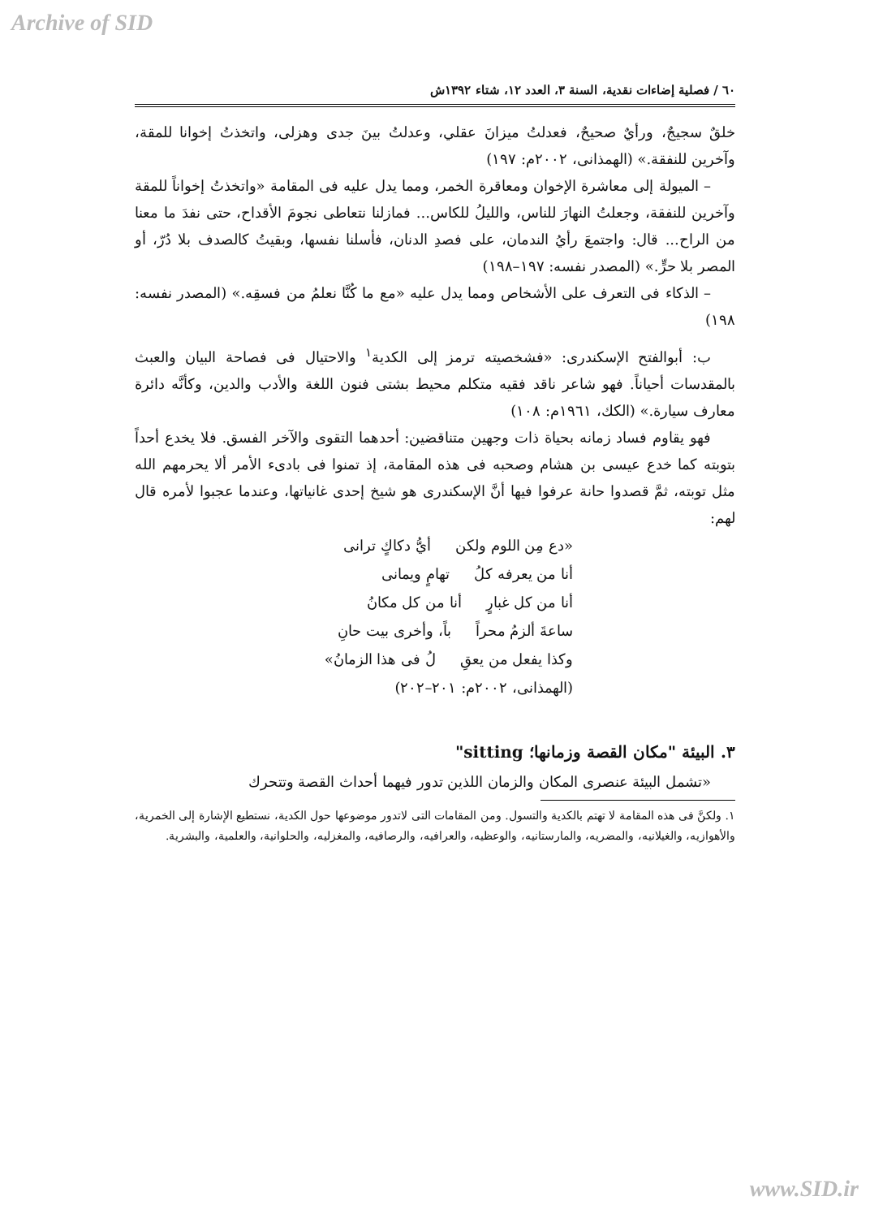Archive of SID
٦٠ / فصلية إضاءات نقدية، السنة ٣، العدد ١٢، شتاء ١٣٩٢ش
خلقٌ سجيجٌ، ورأيٌ صحيحٌ، فعدلتُ ميزانَ عقلي، وعدلتُ بينَ جدى وهزلى، واتخذتُ إخوانا للمقة، وآخرين للنفقة.» (الهمذانى، ٢٠٠٢م: ١٩٧)
– الميولة إلى معاشرة الإخوان ومعاقرة الخمر، ومما يدل عليه فى المقامة «واتخذتُ إخواناً للمقة وآخرين للنفقة، وجعلتُ النهارَ للناس، والليلُ للكاس... فمازلنا نتعاطى نجومَ الأقداح، حتى نفدَ ما معنا من الراح... قال: واجتمعَ رأيُ الندمان، على فصدِ الدنان، فأسلنا نفسها، وبقيتُ كالصدف بلا دُرّ، أو المصر بلا حرٍّ.» (المصدر نفسه: ١٩٧–١٩٨)
– الذكاء فى التعرف على الأشخاص ومما يدل عليه «مع ما كُنَّا نعلمُ من فسقِه.» (المصدر نفسه: ١٩٨)
ب: أبوالفتح الإسكندرى: «فشخصيته ترمز إلى الكدية<sup>١</sup> والاحتيال فى فصاحة البيان والعبث بالمقدسات أحياناً. فهو شاعر ناقد فقيه متكلم محيط بشتى فنون اللغة والأدب والدين، وكأنَّه دائرة معارف سيارة.» (الكك، ١٩٦١م: ١٠٨)
فهو يقاوم فساد زمانه بحياة ذات وجهين متناقضين: أحدهما التقوى والآخر الفسق. فلا يخدع أحداً بتوبته كما خدع عيسى بن هشام وصحبه فى هذه المقامة، إذ تمنوا فى بادىء الأمر ألا يحرمهم الله مثل توبته، ثمَّ قصدوا حانة عرفوا فيها أنَّ الإسكندرى هو شيخ إحدى غانياتها، وعندما عجبوا لأمره قال لهم:
«دع مِن اللوم ولكن أيُّ دكاكٍ ترانى
أنا من يعرفه كلُ تهامٍ ويمانى
أنا من كل غبارٍ أنا من كل مكانُ
ساعةَ ألزمُ محراً باً، وأخرى بيت حانِ
وكذا يفعل من يعقِ لُ فى هذا الزمانُ»
(الهمذانى، ٢٠٠٢م: ٢٠١–٢٠٢)
٣. البيئة "مكان القصة وزمانها؛ sitting"
«تشمل البيئة عنصرى المكان والزمان اللذين تدور فيهما أحداث القصة وتتحرك
١. ولكنَّ فى هذه المقامة لا تهتم بالكدية والتسول. ومن المقامات التى لاتدور موضوعها حول الكدية، نستطيع الإشارة إلى الخمرية، والأهوازيه، والغيلانيه، والمضريه، والمارستانيه، والوعظيه، والعرافيه، والرصافيه، والمغزليه، والحلوانية، والعلمية، والبشرية.
www.SID.ir